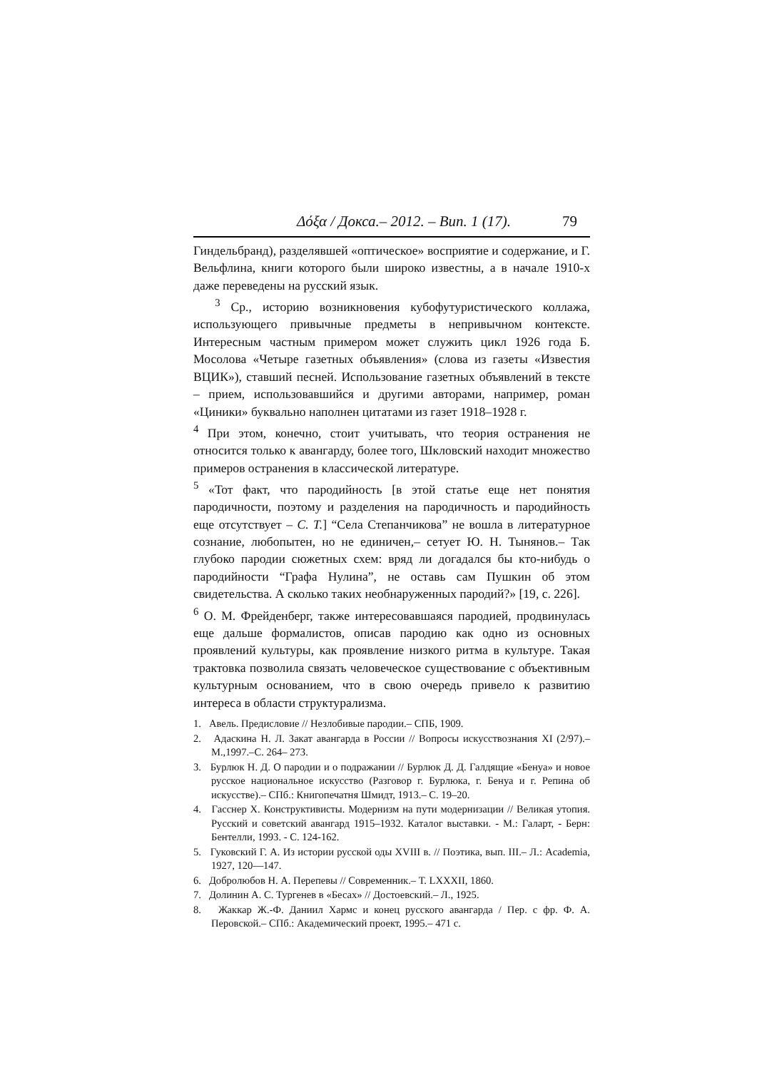Δόξα / Докса.– 2012. – Вип. 1 (17). 79
Гиндельбранд), разделявшей «оптическое» восприятие и содержание, и Г. Вельфлина, книги которого были широко известны, а в начале 1910-х даже переведены на русский язык.
<sup>3</sup> Ср., историю возникновения кубофутуристического коллажа, использующего привычные предметы в непривычном контексте. Интересным частным примером может служить цикл 1926 года Б. Мосолова «Четыре газетных объявления» (слова из газеты «Известия ВЦИК»), ставший песней. Использование газетных объявлений в тексте – прием, использовавшийся и другими авторами, например, роман «Циники» буквально наполнен цитатами из газет 1918–1928 г.
<sup>4</sup> При этом, конечно, стоит учитывать, что теория остранения не относится только к авангарду, более того, Шкловский находит множество примеров остранения в классической литературе.
<sup>5</sup> «Тот факт, что пародийность [в этой статье еще нет понятия пародичности, поэтому и разделения на пародичность и пародийность еще отсутствует – С. Т.] “Села Степанчикова” не вошла в литературное сознание, любопытен, но не единичен,– сетует Ю. Н. Тынянов.– Так глубоко пародии сюжетных схем: вряд ли догадался бы кто-нибудь о пародийности “Графа Нулина”, не оставь сам Пушкин об этом свидетельства. А сколько таких необнаруженных пародий?» [19, с. 226].
<sup>6</sup> О. М. Фрейденберг, также интересовавшаяся пародией, продвинулась еще дальше формалистов, описав пародию как одно из основных проявлений культуры, как проявление низкого ритма в культуре. Такая трактовка позволила связать человеческое существование с объективным культурным основанием, что в свою очередь привело к развитию интереса в области структурализма.
1. Авель. Предисловие // Незлобивые пародии.– СПБ, 1909.
2. Адаскина Н. Л. Закат авангарда в России // Вопросы искусствознания XI (2/97).– М.,1997.–С. 264– 273.
3. Бурлюк Н. Д. О пародии и о подражании // Бурлюк Д. Д. Галдящие «Бенуа» и новое русское национальное искусство (Разговор г. Бурлюка, г. Бенуа и г. Репина об искусстве).– СПб.: Книгопечатня Шмидт, 1913.– С. 19–20.
4. Гасснер Х. Конструктивисты. Модернизм на пути модернизации // Великая утопия. Русский и советский авангард 1915–1932. Каталог выставки. - М.: Галарт, - Берн: Бентелли, 1993. - С. 124-162.
5. Гуковский Г. А. Из истории русской оды XVIII в. // Поэтика, вып. III.– Л.: Academia, 1927, 120—147.
6. Добролюбов Н. А. Перепевы // Современник.– Т. LXXXII, 1860.
7. Долинин А. С. Тургенев в «Бесах» // Достоевский.– Л., 1925.
8. Жаккар Ж.-Ф. Даниил Хармс и конец русского авангарда / Пер. с фр. Ф. А. Перовской.– СПб.: Академический проект, 1995.– 471 с.